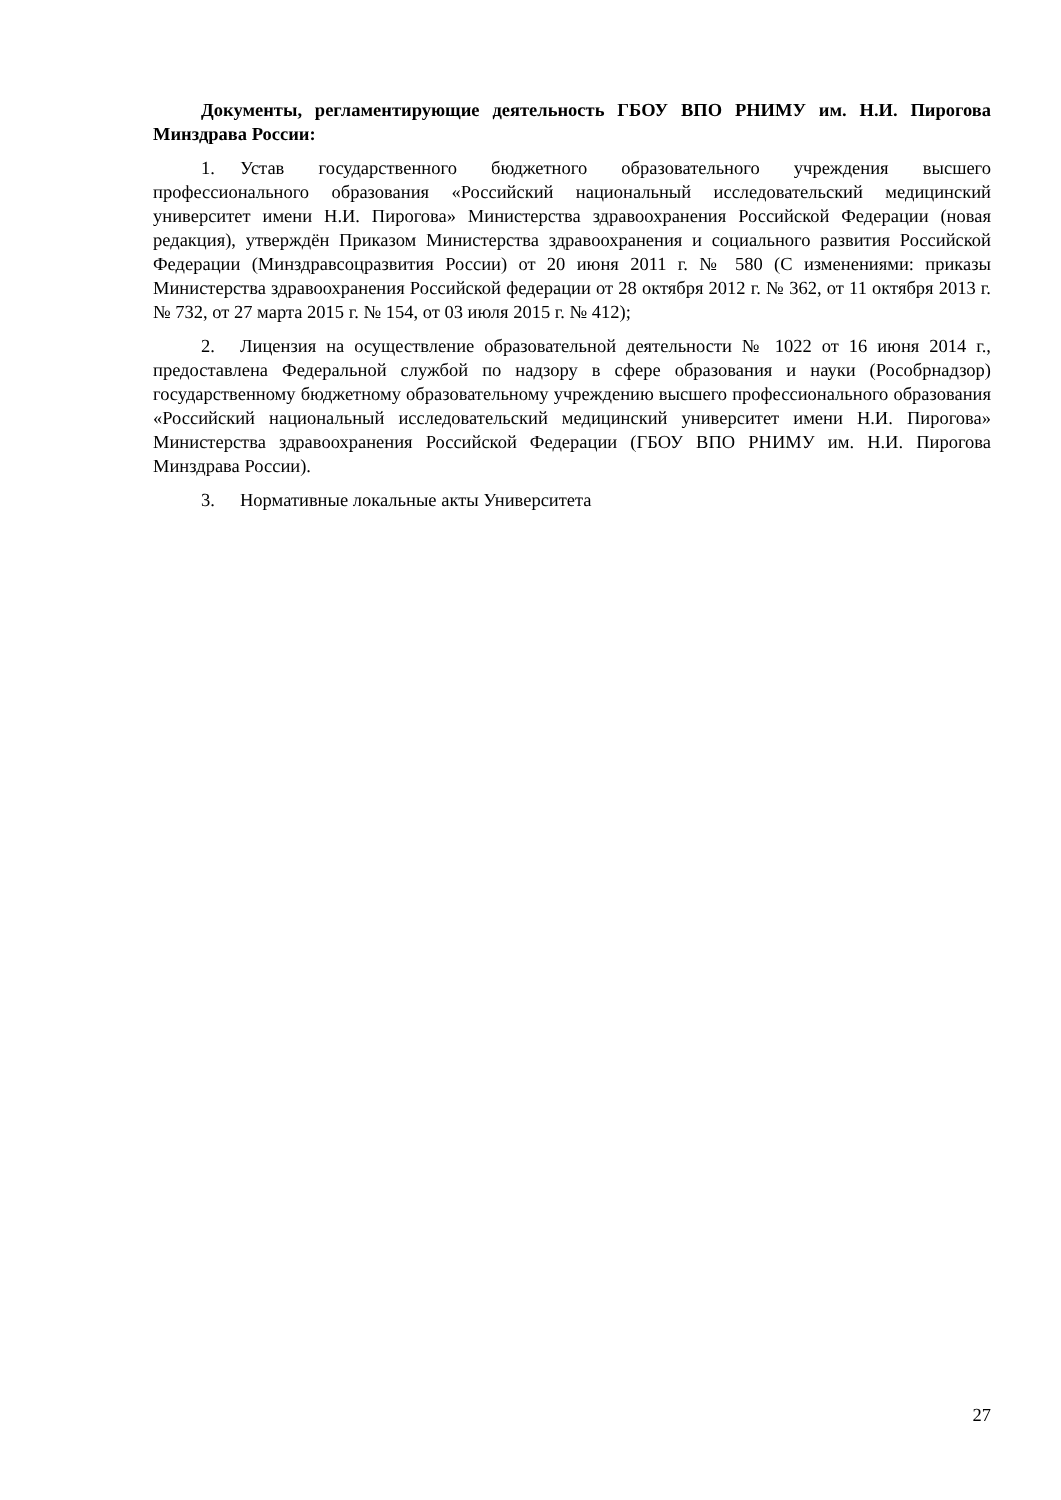Документы, регламентирующие деятельность ГБОУ ВПО РНИМУ им. Н.И. Пирогова Минздрава России:
1. Устав государственного бюджетного образовательного учреждения высшего профессионального образования «Российский национальный исследовательский медицинский университет имени Н.И. Пирогова» Министерства здравоохранения Российской Федерации (новая редакция), утверждён Приказом Министерства здравоохранения и социального развития Российской Федерации (Минздравсоцразвития России) от 20 июня 2011 г. № 580 (С изменениями: приказы Министерства здравоохранения Российской федерации от 28 октября 2012 г. № 362, от 11 октября 2013 г. № 732, от 27 марта 2015 г. № 154, от 03 июля 2015 г. № 412);
2. Лицензия на осуществление образовательной деятельности № 1022 от 16 июня 2014 г., предоставлена Федеральной службой по надзору в сфере образования и науки (Рособрнадзор) государственному бюджетному образовательному учреждению высшего профессионального образования «Российский национальный исследовательский медицинский университет имени Н.И. Пирогова» Министерства здравоохранения Российской Федерации (ГБОУ ВПО РНИМУ им. Н.И. Пирогова Минздрава России).
3. Нормативные локальные акты Университета
27